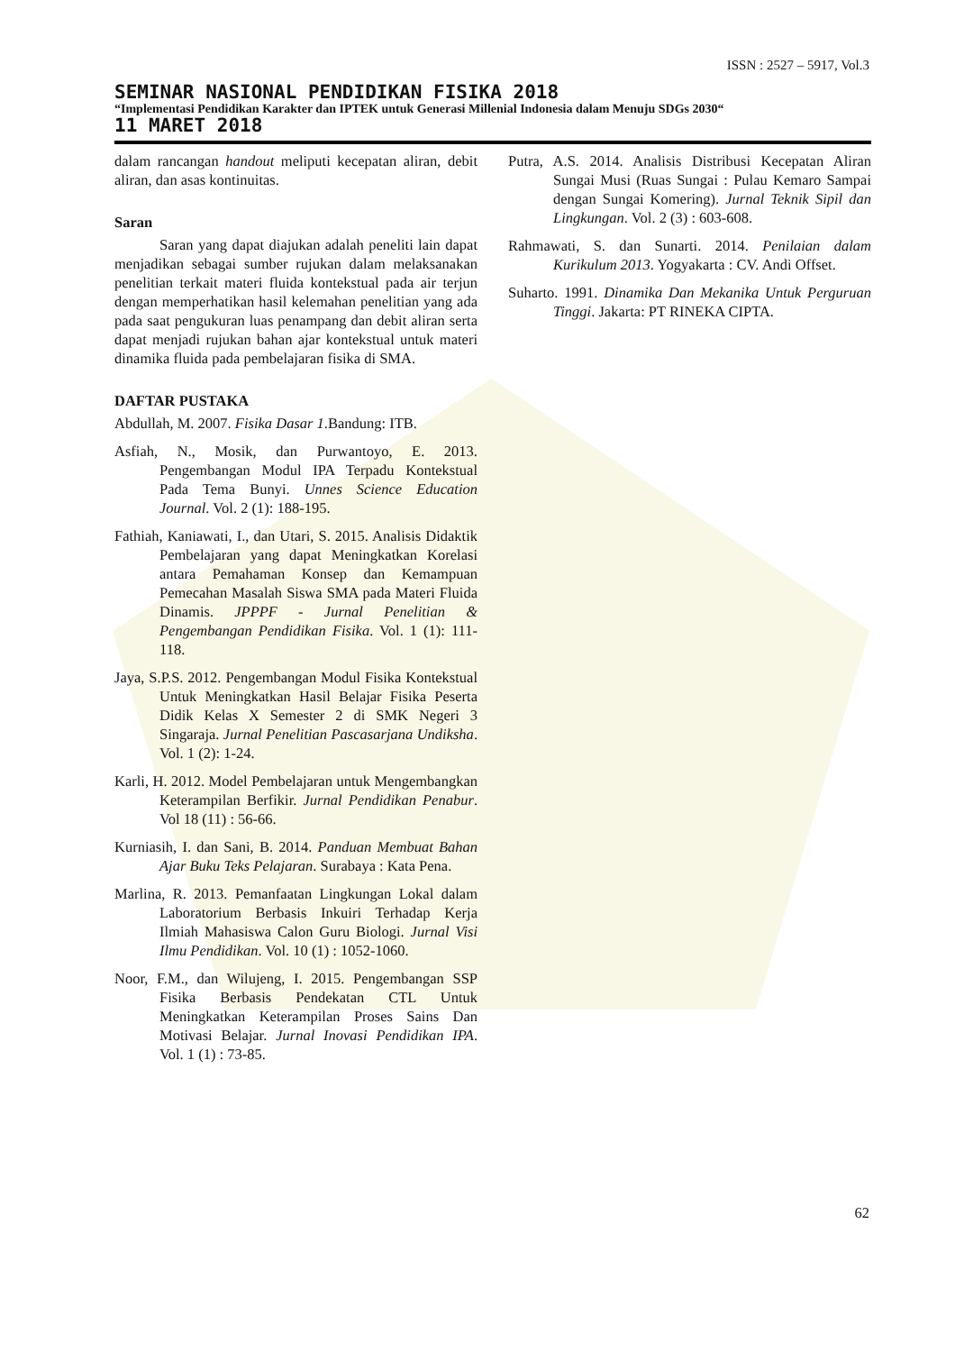ISSN : 2527 – 5917, Vol.3
SEMINAR NASIONAL PENDIDIKAN FISIKA 2018
“Implementasi Pendidikan Karakter dan IPTEK untuk Generasi Millenial Indonesia dalam Menuju SDGs 2030“
11 MARET 2018
dalam rancangan handout meliputi kecepatan aliran, debit aliran, dan asas kontinuitas.
Saran
Saran yang dapat diajukan adalah peneliti lain dapat menjadikan sebagai sumber rujukan dalam melaksanakan penelitian terkait materi fluida kontekstual pada air terjun dengan memperhatikan hasil kelemahan penelitian yang ada pada saat pengukuran luas penampang dan debit aliran serta dapat menjadi rujukan bahan ajar kontekstual untuk materi dinamika fluida pada pembelajaran fisika di SMA.
DAFTAR PUSTAKA
Abdullah, M. 2007. Fisika Dasar 1.Bandung: ITB.
Asfiah, N., Mosik, dan Purwantoyo, E. 2013. Pengembangan Modul IPA Terpadu Kontekstual Pada Tema Bunyi. Unnes Science Education Journal. Vol. 2 (1): 188-195.
Fathiah, Kaniawati, I., dan Utari, S. 2015. Analisis Didaktik Pembelajaran yang dapat Meningkatkan Korelasi antara Pemahaman Konsep dan Kemampuan Pemecahan Masalah Siswa SMA pada Materi Fluida Dinamis. JPPPF - Jurnal Penelitian & Pengembangan Pendidikan Fisika. Vol. 1 (1): 111-118.
Jaya, S.P.S. 2012. Pengembangan Modul Fisika Kontekstual Untuk Meningkatkan Hasil Belajar Fisika Peserta Didik Kelas X Semester 2 di SMK Negeri 3 Singaraja. Jurnal Penelitian Pascasarjana Undiksha. Vol. 1 (2): 1-24.
Karli, H. 2012. Model Pembelajaran untuk Mengembangkan Keterampilan Berfikir. Jurnal Pendidikan Penabur. Vol 18 (11) : 56-66.
Kurniasih, I. dan Sani, B. 2014. Panduan Membuat Bahan Ajar Buku Teks Pelajaran. Surabaya : Kata Pena.
Marlina, R. 2013. Pemanfaatan Lingkungan Lokal dalam Laboratorium Berbasis Inkuiri Terhadap Kerja Ilmiah Mahasiswa Calon Guru Biologi. Jurnal Visi Ilmu Pendidikan. Vol. 10 (1) : 1052-1060.
Noor, F.M., dan Wilujeng, I. 2015. Pengembangan SSP Fisika Berbasis Pendekatan CTL Untuk Meningkatkan Keterampilan Proses Sains Dan Motivasi Belajar. Jurnal Inovasi Pendidikan IPA. Vol. 1 (1) : 73-85.
Putra, A.S. 2014. Analisis Distribusi Kecepatan Aliran Sungai Musi (Ruas Sungai : Pulau Kemaro Sampai dengan Sungai Komering). Jurnal Teknik Sipil dan Lingkungan. Vol. 2 (3) : 603-608.
Rahmawati, S. dan Sunarti. 2014. Penilaian dalam Kurikulum 2013. Yogyakarta : CV. Andi Offset.
Suharto. 1991. Dinamika Dan Mekanika Untuk Perguruan Tinggi. Jakarta: PT RINEKA CIPTA.
62